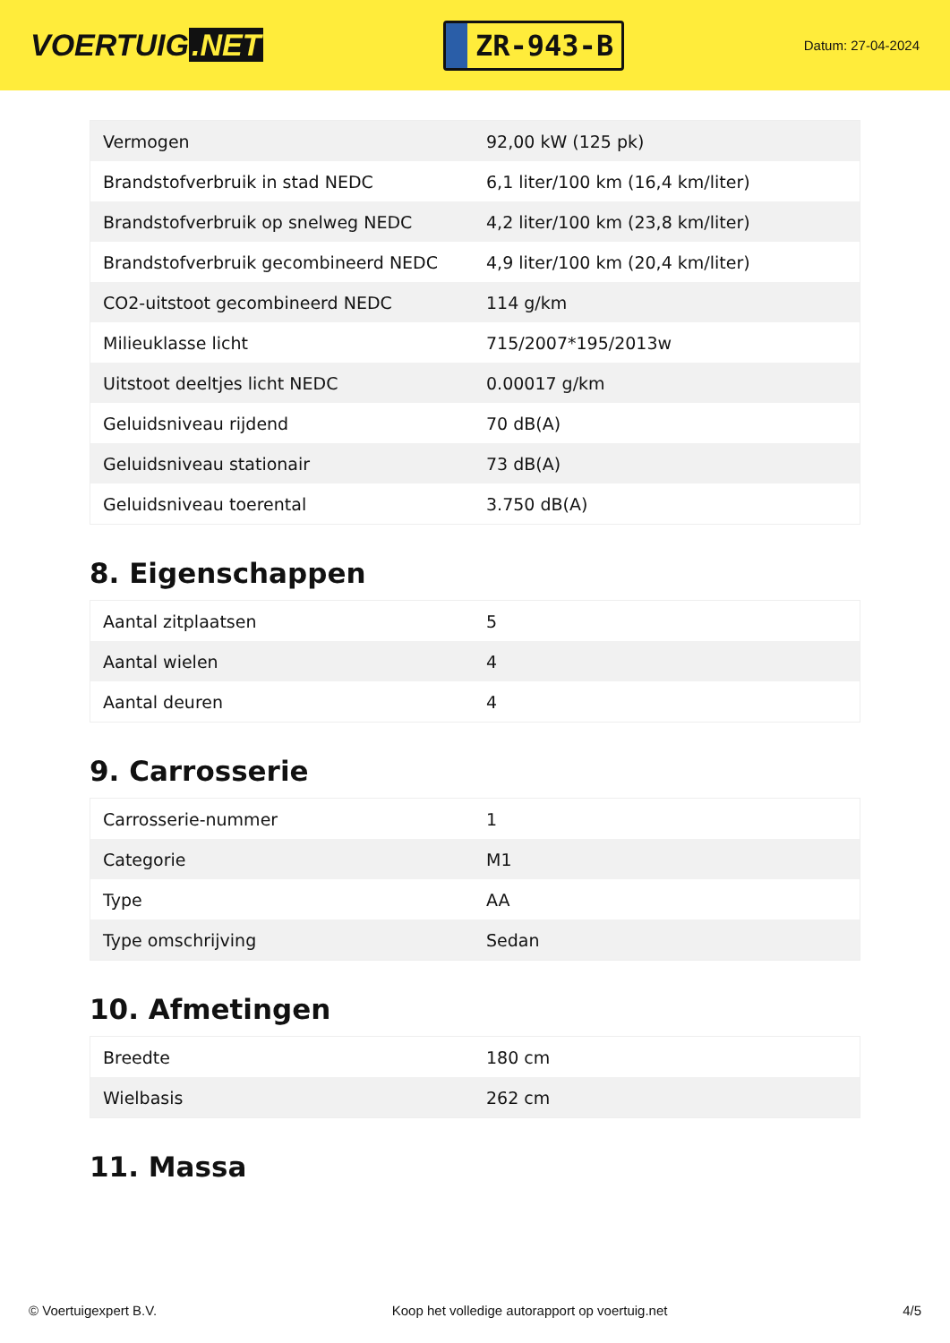VOERTUIG.NET
ZR-943-B
Datum: 27-04-2024
| Vermogen | 92,00 kW (125 pk) |
| Brandstofverbruik in stad NEDC | 6,1 liter/100 km (16,4 km/liter) |
| Brandstofverbruik op snelweg NEDC | 4,2 liter/100 km (23,8 km/liter) |
| Brandstofverbruik gecombineerd NEDC | 4,9 liter/100 km (20,4 km/liter) |
| CO2-uitstoot gecombineerd NEDC | 114 g/km |
| Milieuklasse licht | 715/2007*195/2013w |
| Uitstoot deeltjes licht NEDC | 0.00017 g/km |
| Geluidsniveau rijdend | 70 dB(A) |
| Geluidsniveau stationair | 73 dB(A) |
| Geluidsniveau toerental | 3.750 dB(A) |
8. Eigenschappen
| Aantal zitplaatsen | 5 |
| Aantal wielen | 4 |
| Aantal deuren | 4 |
9. Carrosserie
| Carrosserie-nummer | 1 |
| Categorie | M1 |
| Type | AA |
| Type omschrijving | Sedan |
10. Afmetingen
| Breedte | 180 cm |
| Wielbasis | 262 cm |
11. Massa
© Voertuigexpert B.V. Koop het volledige autorapport op voertuig.net 4/5